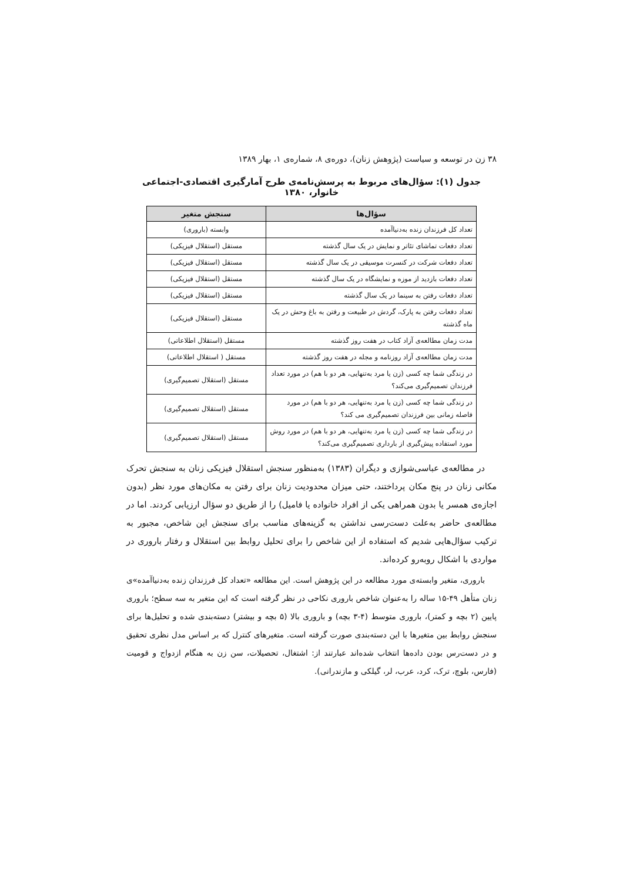۳۸ زن در توسعه و سیاست (پژوهش زنان)، دوره‌ی ۸، شماره‌ی ۱، بهار ۱۳۸۹
جدول (۱): سؤال‌های مربوط به پرسش‌نامه‌ی طرح آمارگیری اقتصادی-اجتماعی خانوار، ۱۳۸۰
| سؤال‌ها | سنجش متغیر |
| --- | --- |
| تعداد کل فرزندان زنده به‌دنیاآمده | وابسته (باروری) |
| تعداد دفعات تماشای تئاتر و نمایش در یک سال گذشته | مستقل (استقلال فیزیکی) |
| تعداد دفعات شرکت در کنسرت موسیقی در یک سال گذشته | مستقل (استقلال فیزیکی) |
| تعداد دفعات بازدید از موزه و نمایشگاه در یک سال گذشته | مستقل (استقلال فیزیکی) |
| تعداد دفعات رفتن به سینما در یک سال گذشته | مستقل (استقلال فیزیکی) |
| تعداد دفعات رفتن به پارک، گردش در طبیعت و رفتن به باغ وحش در یک ماه گذشته | مستقل (استقلال فیزیکی) |
| مدت زمان مطالعه‌ی آزاد کتاب در هفت روز گذشته | مستقل (استقلال اطلاعاتی) |
| مدت زمان مطالعه‌ی آزاد روزنامه و مجله در هفت روز گذشته | مستقل ( استقلال اطلاعاتی) |
| در زندگی شما چه کسی (زن یا مرد به‌تنهایی، هر دو با هم) در مورد تعداد فرزندان تصمیم‌گیری می‌کند؟ | مستقل (استقلال تصمیم‌گیری) |
| در زندگی شما چه کسی (زن یا مرد به‌تنهایی، هر دو با هم) در مورد فاصله زمانی بین فرزندان تصمیم‌گیری می کند؟ | مستقل (استقلال تصمیم‌گیری) |
| در زندگی شما چه کسی (زن یا مرد به‌تنهایی، هر دو با هم) در مورد روش مورد استفاده پیش‌گیری از بارداری تصمیم‌گیری می‌کند؟ | مستقل (استقلال تصمیم‌گیری) |
در مطالعه‌ی عباسی‌شوازی و دیگران (۱۳۸۳) به‌منظور سنجش استقلال فیزیکی زنان به سنجش تحرک مکانی زنان در پنج مکان پرداختند، حتی میزان محدودیت زنان برای رفتن به مکان‌های مورد نظر (بدون اجازه‌ی همسر یا بدون همراهی یکی از افراد خانواده یا فامیل) را از طریق دو سؤال ارزیابی کردند. اما در مطالعه‌ی حاضر به‌علت دست‌رسی نداشتن به گزینه‌های مناسب برای سنجش این شاخص، مجبور به ترکیب سؤال‌هایی شدیم که استفاده از این شاخص را برای تحلیل روابط بین استقلال و رفتار باروری در مواردی با اشکال روبه‌رو کرده‌اند.
باروری، متغیر وابسته‌ی مورد مطالعه در این پژوهش است. این مطالعه «تعداد کل فرزندان زنده به‌دنیاآمده»ی زنان متأهل ۴۹-۱۵ ساله را به‌عنوان شاخص باروری نکاحی در نظر گرفته است که این متغیر به سه سطح؛ باروری پایین (۲ بچه و کمتر)، باروری متوسط (۴-۳ بچه) و باروری بالا (۵ بچه و بیشتر) دسته‌بندی شده و تحلیل‌ها برای سنجش روابط بین متغیرها با این دسته‌بندی صورت گرفته است. متغیرهای کنترل که بر اساس مدل نظری تحقیق و در دست‌رس بودن داده‌ها انتخاب شده‌اند عبارتند از: اشتغال، تحصیلات، سن زن به هنگام ازدواج و قومیت (فارس، بلوچ، ترک، کرد، عرب، لر، گیلکی و مازندرانی).